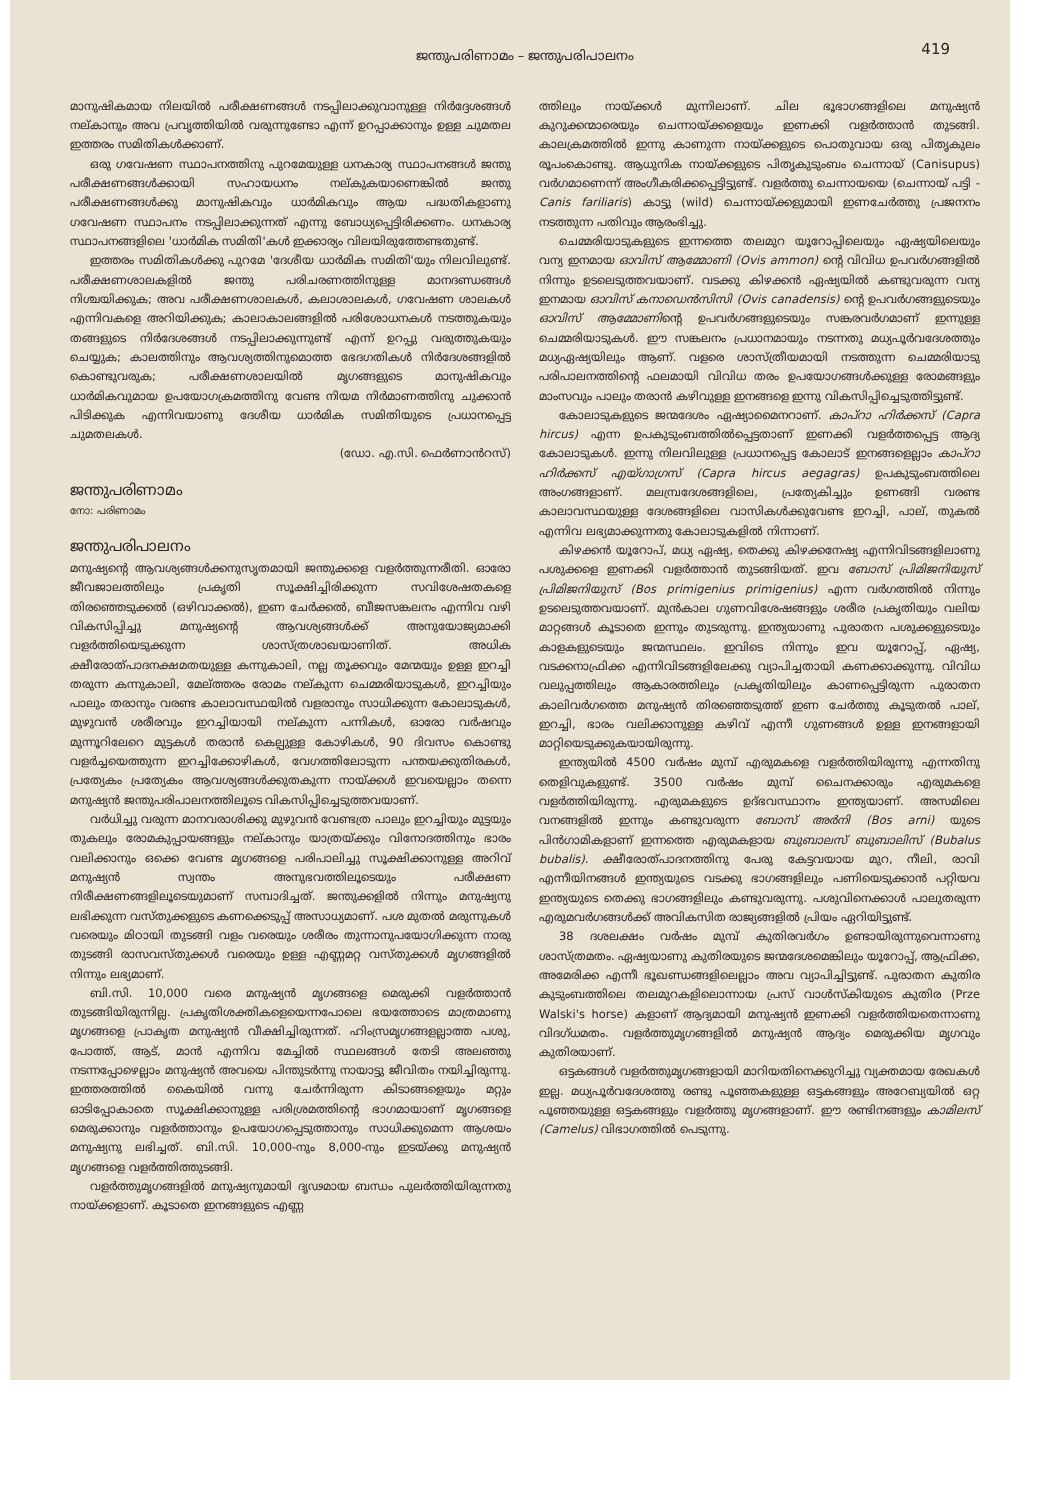ജന്തുപരിണാമം – ജന്തുപരിപാലനം 419
മാനുഷികമായ നിലയിൽ പരീക്ഷണങ്ങൾ നടപ്പിലാക്കുവാനുള്ള നിർദ്ദേശങ്ങൾ നല്കാനും അവ പ്രവൃത്തിയിൽ വരുന്നുണ്ടോ എന്ന് ഉറപ്പാക്കാനും ഉള്ള ചുമതല ഇത്തരം സമിതികൾക്കാണ്.
ഒരു ഗവേഷണ സ്ഥാപനത്തിനു പുറമേയുള്ള ധനകാര്യ സ്ഥാപനങ്ങൾ ജന്തു പരീക്ഷണങ്ങൾക്കായി സഹായധനം നല്കുകയാണെങ്കിൽ ജന്തു പരീക്ഷണങ്ങൾക്കു മാനുഷികവും ധാർമികവും ആയ പദ്ധതികളാണു ഗവേഷണ സ്ഥാപനം നടപ്പിലാക്കുന്നത് എന്നു ബോധ്യപ്പെട്ടിരിക്കണം. ധനകാര്യ സ്ഥാപനങ്ങളിലെ 'ധാർമിക സമിതി'കൾ ഇക്കാര്യം വിലയിരുത്തേണ്ടതുണ്ട്.
ഇത്തരം സമിതികൾക്കു പുറമേ 'ദേശീയ ധാർമിക സമിതി'യും നിലവിലുണ്ട്. പരീക്ഷണശാലകളിൽ ജന്തു പരിചരണത്തിനുള്ള മാനദണ്ഡങ്ങൾ നിശ്ചയിക്കുക; അവ പരീക്ഷണശാലകൾ, കലാശാലകൾ, ഗവേഷണ ശാലകൾ എന്നിവകളെ അറിയിക്കുക; കാലാകാലങ്ങളിൽ പരിശോധനകൾ നടത്തുകയും തങ്ങളുടെ നിർദേശങ്ങൾ നടപ്പിലാക്കുന്നുണ്ട് എന്ന് ഉറപ്പു വരുത്തുകയും ചെയ്യുക; കാലത്തിനും ആവശ്യത്തിനുമൊത്ത ഭേദഗതികൾ നിർദേശങ്ങളിൽ കൊണ്ടുവരുക; പരീക്ഷണശാലയിൽ മൃഗങ്ങളുടെ മാനുഷികവും ധാർമികവുമായ ഉപയോഗക്രമത്തിനു വേണ്ട നിയമ നിർമാണത്തിനു ചുക്കാൻ പിടിക്കുക എന്നിവയാണു ദേശീയ ധാർമിക സമിതിയുടെ പ്രധാനപ്പെട്ട ചുമതലകൾ.
(ഡോ. എ.സി. ഫെർണാൻറസ്)
ജന്തുപരിണാമം
നോ: പരിണാമം
ജന്തുപരിപാലനം
മനുഷ്യന്റെ ആവശ്യങ്ങൾക്കനുസൃതമായി ജന്തുക്കളെ വളർത്തുന്നരീതി. ഓരോ ജീവജാലത്തിലും പ്രകൃതി സൂക്ഷിച്ചിരിക്കുന്ന സവിശേഷതകളെ തിരഞ്ഞെടുക്കൽ (ഒഴിവാക്കൽ), ഇണ ചേർക്കൽ, ബീജസങ്കലനം എന്നിവ വഴി വികസിപ്പിച്ചു മനുഷ്യന്റെ ആവശ്യങ്ങൾക്ക് അനുയോജ്യമാക്കി വളർത്തിയെടുക്കുന്ന ശാസ്ത്രശാഖയാണിത്. അധിക ക്ഷീരോത്പാദനക്ഷമതയുള്ള കന്നുകാലി, നല്ല തൂക്കവും മേന്മയും ഉള്ള ഇറച്ചി തരുന്ന കന്നുകാലി, മേല്ത്തരം രോമം നല്കുന്ന ചെമ്മരിയാടുകൾ, ഇറച്ചിയും പാലും തരാനും വരണ്ട കാലാവസ്ഥയിൽ വളരാനും സാധിക്കുന്ന കോലാടുകൾ, മുഴുവൻ ശരീരവും ഇറച്ചിയായി നല്കുന്ന പന്നികൾ, ഓരോ വർഷവും മുന്നൂറിലേറെ മുട്ടകൾ തരാൻ കെല്പുള്ള കോഴികൾ, 90 ദിവസം കൊണ്ടു വളർച്ചയെത്തുന്ന ഇറച്ചിക്കോഴികൾ, വേഗത്തിലോടുന്ന പന്തയക്കുതിരകൾ, പ്രത്യേകം പ്രത്യേകം ആവശ്യങ്ങൾക്കുതകുന്ന നായ്ക്കൾ ഇവയെല്ലാം തന്നെ മനുഷ്യൻ ജന്തുപരിപാലനത്തിലൂടെ വികസിപ്പിച്ചെടുത്തവയാണ്.
വർധിച്ചു വരുന്ന മാനവരാശിക്കു മുഴുവൻ വേണ്ടത്ര പാലും ഇറച്ചിയും മുട്ടയും തുകലും രോമകുപ്പായങ്ങളും നല്കാനും യാത്രയ്ക്കും വിനോദത്തിനും ഭാരം വലിക്കാനും ഒക്കെ വേണ്ട മൃഗങ്ങളെ പരിപാലിച്ചു സൂക്ഷിക്കാനുള്ള അറിവ് മനുഷ്യൻ സ്വന്തം അനുഭവത്തിലൂടെയും പരീക്ഷണ നിരീക്ഷണങ്ങളിലൂടെയുമാണ് സമ്പാദിച്ചത്. ജന്തുക്കളിൽ നിന്നും മനുഷ്യനു ലഭിക്കുന്ന വസ്തുക്കളുടെ കണക്കെടുപ്പ് അസാധ്യമാണ്. പശ മുതൽ മരുന്നുകൾ വരെയും മിഠായി തുടങ്ങി വളം വരെയും ശരീരം തുന്നാനുപയോഗിക്കുന്ന നാരു തുടങ്ങി രാസവസ്തുക്കൾ വരെയും ഉള്ള എണ്ണമറ്റ വസ്തുക്കൾ മൃഗങ്ങളിൽ നിന്നും ലഭ്യമാണ്.
ബി.സി. 10,000 വരെ മനുഷ്യൻ മൃഗങ്ങളെ മെരുക്കി വളർത്താൻ തുടങ്ങിയിരുന്നില്ല. പ്രകൃതിശക്തികളെയെന്നപോലെ ഭയത്തോടെ മാത്രമാണു മൃഗങ്ങളെ പ്രാകൃത മനുഷ്യൻ വീക്ഷിച്ചിരുന്നത്. ഹിംസ്രമൃഗങ്ങളല്ലാത്ത പശു, പോത്ത്, ആട്, മാൻ എന്നിവ മേച്ചിൽ സ്ഥലങ്ങൾ തേടി അലഞ്ഞു നടന്നപ്പോഴെല്ലാം മനുഷ്യൻ അവയെ പിന്തുടർന്നു നായാട്ടു ജീവിതം നയിച്ചിരുന്നു. ഇത്തരത്തിൽ കൈയിൽ വന്നു ചേർന്നിരുന്ന കിടാങ്ങളെയും മറ്റും ഓടിപ്പോകാതെ സൂക്ഷിക്കാനുള്ള പരിശ്രമത്തിന്റെ ഭാഗമായാണ് മൃഗങ്ങളെ മെരുക്കാനും വളർത്താനും ഉപയോഗപ്പെടുത്താനും സാധിക്കുമെന്ന ആശയം മനുഷ്യനു ലഭിച്ചത്. ബി.സി. 10,000-നും 8,000-നും ഇടയ്ക്കു മനുഷ്യൻ മൃഗങ്ങളെ വളർത്തിത്തുടങ്ങി.
വളർത്തുമൃഗങ്ങളിൽ മനുഷ്യനുമായി ദൃഢമായ ബന്ധം പുലർത്തിയിരുന്നതു നായ്ക്കളാണ്. കൂടാതെ ഇനങ്ങളുടെ എണ്ണ
ത്തിലും നായ്ക്കൾ മുന്നിലാണ്. ചില ഭൂഭാഗങ്ങളിലെ മനുഷ്യൻ കുറുക്കന്മാരെയും ചെന്നായ്ക്കളെയും ഇണക്കി വളർത്താൻ തുടങ്ങി. കാലക്രമത്തിൽ ഇന്നു കാണുന്ന നായ്ക്കളുടെ പൊതുവായ ഒരു പിതൃകുലം രൂപംകൊണ്ടു. ആധുനിക നായ്ക്കളുടെ പിതൃകുടുംബം ചെന്നായ് (Canisupus) വർഗമാണെന്ന് അംഗീകരിക്കപ്പെട്ടിട്ടുണ്ട്. വളർത്തു ചെന്നായയെ (ചെന്നായ് പട്ടി - Canis fariliaris) കാട്ടു (wild) ചെന്നായ്ക്കളുമായി ഇണചേർത്തു പ്രജനനം നടത്തുന്ന പതിവും ആരംഭിച്ചു.
ചെമ്മരിയാടുകളുടെ ഇന്നത്തെ തലമുറ യൂറോപ്പിലെയും ഏഷ്യയിലെയും വന്യ ഇനമായ ഓവിസ് ആമ്മോണി (Ovis ammon) ന്റെ വിവിധ ഉപവർഗങ്ങളിൽ നിന്നും ഉടലെടുത്തവയാണ്. വടക്കു കിഴക്കൻ ഏഷ്യയിൽ കണ്ടുവരുന്ന വന്യ ഇനമായ ഓവിസ് കനാഡെൻസിസി (Ovis canadensis) ന്റെ ഉപവർഗങ്ങളുടെയും ഓവിസ് ആമ്മോണിന്റെ ഉപവർഗങ്ങളുടെയും സങ്കരവർഗമാണ് ഇന്നുള്ള ചെമ്മരിയാടുകൾ. ഈ സങ്കലനം പ്രധാനമായും നടന്നതു മധ്യപൂർവദേശത്തും മധ്യഏഷ്യയിലും ആണ്. വളരെ ശാസ്ത്രീയമായി നടത്തുന്ന ചെമ്മരിയാടു പരിപാലനത്തിന്റെ ഫലമായി വിവിധ തരം ഉപയോഗങ്ങൾക്കുള്ള രോമങ്ങളും മാംസവും പാലും തരാൻ കഴിവുള്ള ഇനങ്ങളെ ഇന്നു വികസിപ്പിച്ചെടുത്തിട്ടുണ്ട്.
കോലാടുകളുടെ ജന്മദേശം ഏഷ്യാമൈനറാണ്. കാപ്റാ ഹിർക്കസ് (Capra hircus) എന്ന ഉപകുടുംബത്തിൽപ്പെട്ടതാണ് ഇണക്കി വളർത്തപ്പെട്ട ആദ്യ കോലാടുകൾ. ഇന്നു നിലവിലുള്ള പ്രധാനപ്പെട്ട കോലാട് ഇനങ്ങളെല്ലാം കാപ്റാ ഹിർക്കസ് എയ്ഗാഗ്രസ് (Capra hircus aegagras) ഉപകുടുംബത്തിലെ അംഗങ്ങളാണ്. മലമ്പ്രദേശങ്ങളിലെ, പ്രത്യേകിച്ചും ഉണങ്ങി വരണ്ട കാലാവസ്ഥയുള്ള ദേശങ്ങളിലെ വാസികൾക്കുവേണ്ട ഇറച്ചി, പാല്, തുകൽ എന്നിവ ലഭ്യമാക്കുന്നതു കോലാടുകളിൽ നിന്നാണ്.
കിഴക്കൻ യൂറോപ്, മധ്യ ഏഷ്യ, തെക്കു കിഴക്കനേഷ്യ എന്നിവിടങ്ങളിലാണു പശുക്കളെ ഇണക്കി വളർത്താൻ തുടങ്ങിയത്. ഇവ ബോസ് പ്രിമിജനിയുസ് പ്രിമിജനിയുസ് (Bos primigenius primigenius) എന്ന വർഗത്തിൽ നിന്നും ഉടലെടുത്തവയാണ്. മുൻകാല ഗുണവിശേഷങ്ങളും ശരീര പ്രകൃതിയും വലിയ മാറ്റങ്ങൾ കൂടാതെ ഇന്നും തുടരുന്നു. ഇന്ത്യയാണു പുരാതന പശുക്കളുടെയും കാളകളുടെയും ജന്മസ്ഥലം. ഇവിടെ നിന്നും ഇവ യൂറോപ്പ്, ഏഷ്യ, വടക്കനാഫ്രിക്ക എന്നിവിടങ്ങളിലേക്കു വ്യാപിച്ചതായി കണക്കാക്കുന്നു. വിവിധ വലുപ്പത്തിലും ആകാരത്തിലും പ്രകൃതിയിലും കാണപ്പെട്ടിരുന്ന പുരാതന കാലിവർഗത്തെ മനുഷ്യൻ തിരഞ്ഞെടുത്ത് ഇണ ചേർത്തു കൂടുതൽ പാല്, ഇറച്ചി, ഭാരം വലിക്കാനുള്ള കഴിവ് എന്നീ ഗുണങ്ങൾ ഉള്ള ഇനങ്ങളായി മാറ്റിയെടുക്കുകയായിരുന്നു.
ഇന്ത്യയിൽ 4500 വർഷം മുമ്പ് എരുമകളെ വളർത്തിയിരുന്നു എന്നതിനു തെളിവുകളുണ്ട്. 3500 വർഷം മുമ്പ് ചൈനക്കാരും എരുമകളെ വളർത്തിയിരുന്നു. എരുമകളുടെ ഉദ്ഭവസ്ഥാനം ഇന്ത്യയാണ്. അസമിലെ വനങ്ങളിൽ ഇന്നും കണ്ടുവരുന്ന ബോസ് അർനി (Bos arni) യുടെ പിൻഗാമികളാണ് ഇന്നത്തെ എരുമകളായ ബുബാലസ് ബുബാലിസ് (Bubalus bubalis). ക്ഷീരോത്പാദനത്തിനു പേരു കേട്ടവയായ മുറ, നീലി, രാവി എന്നീയിനങ്ങൾ ഇന്ത്യയുടെ വടക്കു ഭാഗങ്ങളിലും പണിയെടുക്കാൻ പറ്റിയവ ഇന്ത്യയുടെ തെക്കു ഭാഗങ്ങളിലും കണ്ടുവരുന്നു. പശുവിനെക്കാൾ പാലുതരുന്ന എരുമവർഗങ്ങൾക്ക് അവികസിത രാജ്യങ്ങളിൽ പ്രിയം ഏറിയിട്ടുണ്ട്.
38 ദശലക്ഷം വർഷം മുമ്പ് കുതിരവർഗം ഉണ്ടായിരുന്നുവെന്നാണു ശാസ്ത്രമതം. ഏഷ്യയാണു കുതിരയുടെ ജന്മദേശമെങ്കിലും യൂറോപ്പ്, ആഫ്രിക്ക, അമേരിക്ക എന്നീ ഭൂഖണ്ഡങ്ങളിലെല്ലാം അവ വ്യാപിച്ചിട്ടുണ്ട്. പുരാതന കുതിര കുടുംബത്തിലെ തലമുറകളിലൊന്നായ പ്രസ് വാൾസ്കിയുടെ കുതിര (Prze Walski's horse) കളാണ് ആദ്യമായി മനുഷ്യൻ ഇണക്കി വളർത്തിയതെന്നാണു വിദഗ്ധമതം. വളർത്തുമൃഗങ്ങളിൽ മനുഷ്യൻ ആദ്യം മെരുക്കിയ മൃഗവും കുതിരയാണ്.
ഒട്ടകങ്ങൾ വളർത്തുമൃഗങ്ങളായി മാറിയതിനെക്കുറിച്ചു വ്യക്തമായ രേഖകൾ ഇല്ല. മധ്യപൂർവദേശത്തു രണ്ടു പൂഞ്ഞകളുള്ള ഒട്ടകങ്ങളും അറേബ്യയിൽ ഒറ്റ പൂഞ്ഞയുള്ള ഒട്ടകങ്ങളും വളർത്തു മൃഗങ്ങളാണ്. ഈ രണ്ടിനങ്ങളും കാമിലസ് (Camelus) വിഭാഗത്തിൽ പെടുന്നു.